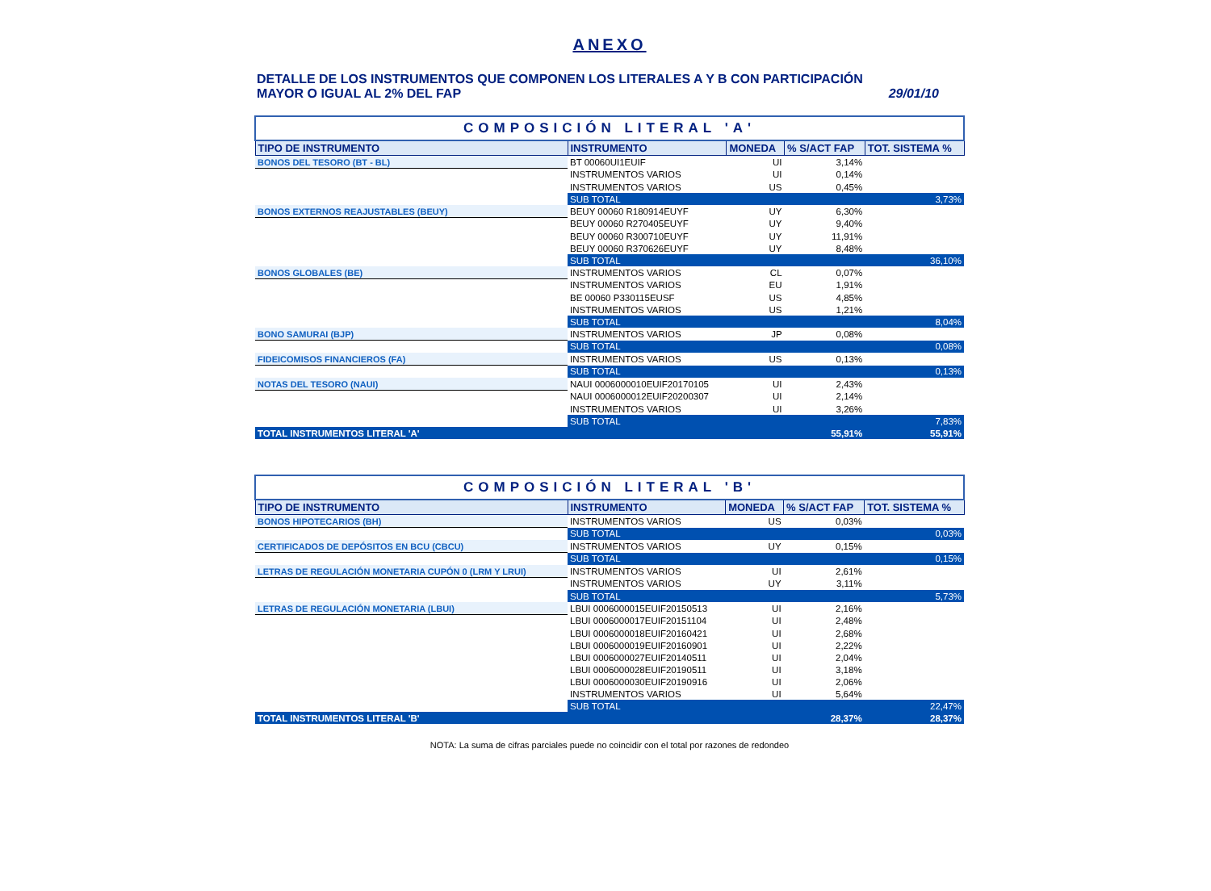ANEXO
DETALLE DE LOS INSTRUMENTOS QUE COMPONEN LOS LITERALES A Y B CON PARTICIPACIÓN
MAYOR O IGUAL AL 2% DEL FAP 29/01/10
| COMPOSICIÓN LITERAL 'A' | | | | |
| TIPO DE INSTRUMENTO | INSTRUMENTO | MONEDA | % S/ACT FAP | TOT. SISTEMA % |
| BONOS DEL TESORO (BT - BL) | BT 00060UI1EUIF | UI | 3,14% | |
| | INSTRUMENTOS VARIOS | UI | 0,14% | |
| | INSTRUMENTOS VARIOS | US | 0,45% | |
| | SUB TOTAL | | | 3,73% |
| BONOS EXTERNOS REAJUSTABLES (BEUY) | BEUY 00060 R180914EUYF | UY | 6,30% | |
| | BEUY 00060 R270405EUYF | UY | 9,40% | |
| | BEUY 00060 R300710EUYF | UY | 11,91% | |
| | BEUY 00060 R370626EUYF | UY | 8,48% | |
| | SUB TOTAL | | | 36,10% |
| BONOS GLOBALES (BE) | INSTRUMENTOS VARIOS | CL | 0,07% | |
| | INSTRUMENTOS VARIOS | EU | 1,91% | |
| | BE 00060 P330115EUSF | US | 4,85% | |
| | INSTRUMENTOS VARIOS | US | 1,21% | |
| | SUB TOTAL | | | 8,04% |
| BONO SAMURAI (BJP) | INSTRUMENTOS VARIOS | JP | 0,08% | |
| | SUB TOTAL | | | 0,08% |
| FIDEICOMISOS FINANCIEROS (FA) | INSTRUMENTOS VARIOS | US | 0,13% | |
| | SUB TOTAL | | | 0,13% |
| NOTAS DEL TESORO (NAUI) | NAUI 0006000010EUIF20170105 | UI | 2,43% | |
| | NAUI 0006000012EUIF20200307 | UI | 2,14% | |
| | INSTRUMENTOS VARIOS | UI | 3,26% | |
| | SUB TOTAL | | | 7,83% |
| TOTAL INSTRUMENTOS LITERAL 'A' | | | 55,91% | 55,91% |
| COMPOSICIÓN LITERAL 'B' | | | | |
| TIPO DE INSTRUMENTO | INSTRUMENTO | MONEDA | % S/ACT FAP | TOT. SISTEMA % |
| BONOS HIPOTECARIOS (BH) | INSTRUMENTOS VARIOS | US | 0,03% | |
| | SUB TOTAL | | | 0,03% |
| CERTIFICADOS DE DEPÓSITOS EN BCU (CBCU) | INSTRUMENTOS VARIOS | UY | 0,15% | |
| | SUB TOTAL | | | 0,15% |
| LETRAS DE REGULACIÓN MONETARIA CUPÓN 0 (LRM Y LRUI) | INSTRUMENTOS VARIOS | UI | 2,61% | |
| | INSTRUMENTOS VARIOS | UY | 3,11% | |
| | SUB TOTAL | | | 5,73% |
| LETRAS DE REGULACIÓN MONETARIA (LBUI) | LBUI 0006000015EUIF20150513 | UI | 2,16% | |
| | LBUI 0006000017EUIF20151104 | UI | 2,48% | |
| | LBUI 0006000018EUIF20160421 | UI | 2,68% | |
| | LBUI 0006000019EUIF20160901 | UI | 2,22% | |
| | LBUI 0006000027EUIF20140511 | UI | 2,04% | |
| | LBUI 0006000028EUIF20190511 | UI | 3,18% | |
| | LBUI 0006000030EUIF20190916 | UI | 2,06% | |
| | INSTRUMENTOS VARIOS | UI | 5,64% | |
| | SUB TOTAL | | | 22,47% |
| TOTAL INSTRUMENTOS LITERAL 'B' | | | 28,37% | 28,37% |
NOTA: La suma de cifras parciales puede no coincidir con el total por razones de redondeo